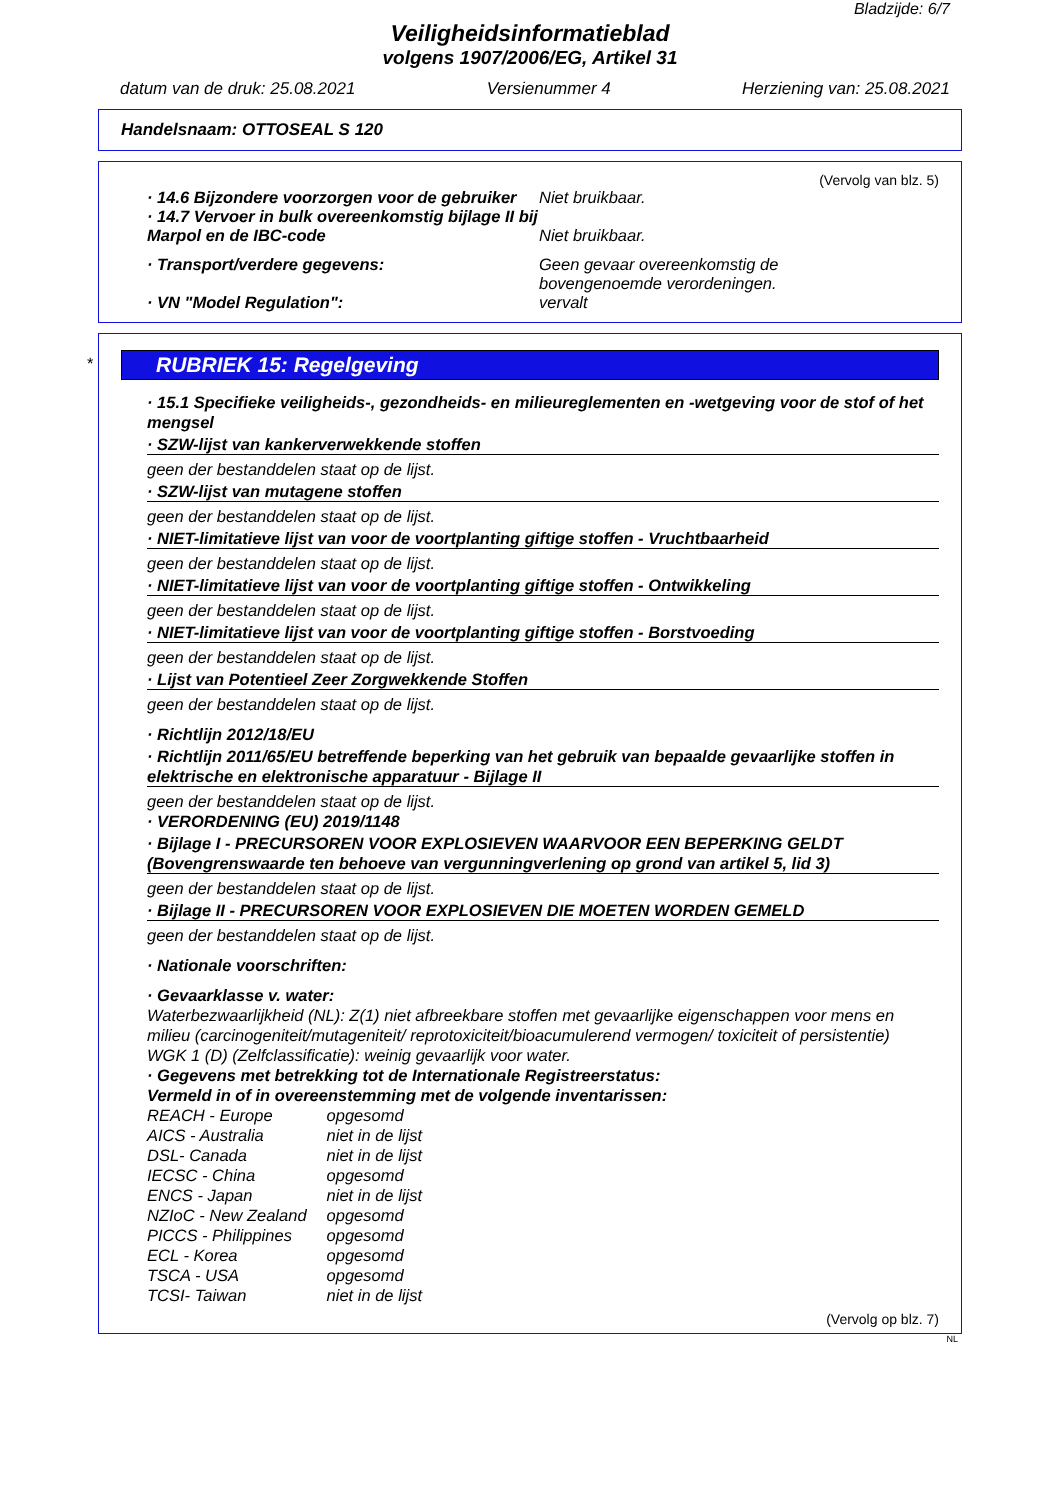Bladzijde: 6/7
Veiligheidsinformatieblad
volgens 1907/2006/EG, Artikel 31
datum van de druk: 25.08.2021 Versienummer 4 Herziening van: 25.08.2021
Handelsnaam: OTTOSEAL S 120
(Vervolg van blz. 5)
· 14.6 Bijzondere voorzorgen voor de gebruiker
Niet bruikbaar.
· 14.7 Vervoer in bulk overeenkomstig bijlage II bij Marpol en de IBC-code
Niet bruikbaar.
· Transport/verdere gegevens: Geen gevaar overeenkomstig de
bovengenoemde verordeningen.
· VN "Model Regulation": vervalt
*
RUBRIEK 15: Regelgeving
· 15.1 Specifieke veiligheids-, gezondheids- en milieureglementen en -wetgeving voor de stof of het mengsel
· SZW-lijst van kankerverwekkende stoffen
geen der bestanddelen staat op de lijst.
· SZW-lijst van mutagene stoffen
geen der bestanddelen staat op de lijst.
· NIET-limitatieve lijst van voor de voortplanting giftige stoffen - Vruchtbaarheid
geen der bestanddelen staat op de lijst.
· NIET-limitatieve lijst van voor de voortplanting giftige stoffen - Ontwikkeling
geen der bestanddelen staat op de lijst.
· NIET-limitatieve lijst van voor de voortplanting giftige stoffen - Borstvoeding
geen der bestanddelen staat op de lijst.
· Lijst van Potentieel Zeer Zorgwekkende Stoffen
geen der bestanddelen staat op de lijst.
· Richtlijn 2012/18/EU
· Richtlijn 2011/65/EU betreffende beperking van het gebruik van bepaalde gevaarlijke stoffen in elektrische en elektronische apparatuur - Bijlage II
geen der bestanddelen staat op de lijst.
· VERORDENING (EU) 2019/1148
· Bijlage I - PRECURSOREN VOOR EXPLOSIEVEN WAARVOOR EEN BEPERKING GELDT (Bovengrenswaarde ten behoeve van vergunningverlening op grond van artikel 5, lid 3)
geen der bestanddelen staat op de lijst.
· Bijlage II - PRECURSOREN VOOR EXPLOSIEVEN DIE MOETEN WORDEN GEMELD
geen der bestanddelen staat op de lijst.
· Nationale voorschriften:
· Gevaarklasse v. water:
Waterbezwaarlijkheid (NL): Z(1) niet afbreekbare stoffen met gevaarlijke eigenschappen voor mens en milieu (carcinogeniteit/mutageniteit/ reprotoxiciteit/bioacumulerend vermogen/ toxiciteit of persistentie)
WGK 1 (D) (Zelfclassificatie): weinig gevaarlijk voor water.
· Gegevens met betrekking tot de Internationale Registreerstatus:
Vermeld in of in overeenstemming met de volgende inventarissen:
REACH - Europe opgesomd
AICS - Australia niet in de lijst
DSL- Canada niet in de lijst
IECSC - China opgesomd
ENCS - Japan niet in de lijst
NZIoC - New Zealand opgesomd
PICCS - Philippines opgesomd
ECL - Korea opgesomd
TSCA - USA opgesomd
TCSI- Taiwan niet in de lijst
(Vervolg op blz. 7)
NL